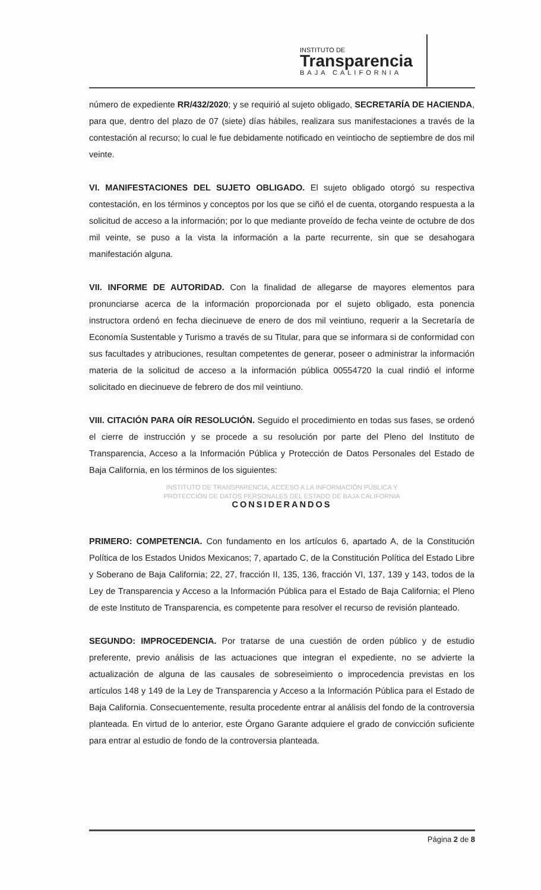INSTITUTO DE
Transparencia
BAJA CALIFORNIA
número de expediente RR/432/2020; y se requirió al sujeto obligado, SECRETARÍA DE HACIENDA, para que, dentro del plazo de 07 (siete) días hábiles, realizara sus manifestaciones a través de la contestación al recurso; lo cual le fue debidamente notificado en veintiocho de septiembre de dos mil veinte.
VI. MANIFESTACIONES DEL SUJETO OBLIGADO. El sujeto obligado otorgó su respectiva contestación, en los términos y conceptos por los que se ciñó el de cuenta, otorgando respuesta a la solicitud de acceso a la información; por lo que mediante proveído de fecha veinte de octubre de dos mil veinte, se puso a la vista la información a la parte recurrente, sin que se desahogara manifestación alguna.
VII. INFORME DE AUTORIDAD. Con la finalidad de allegarse de mayores elementos para pronunciarse acerca de la información proporcionada por el sujeto obligado, esta ponencia instructora ordenó en fecha diecinueve de enero de dos mil veintiuno, requerir a la Secretaría de Economía Sustentable y Turismo a través de su Titular, para que se informara si de conformidad con sus facultades y atribuciones, resultan competentes de generar, poseer o administrar la información materia de la solicitud de acceso a la información pública 00554720 la cual rindió el informe solicitado en diecinueve de febrero de dos mil veintiuno.
VIII. CITACIÓN PARA OÍR RESOLUCIÓN. Seguido el procedimiento en todas sus fases, se ordenó el cierre de instrucción y se procede a su resolución por parte del Pleno del Instituto de Transparencia, Acceso a la Información Pública y Protección de Datos Personales del Estado de Baja California, en los términos de los siguientes:
INSTITUTO DE TRANSPARENCIA, ACCESO A LA INFORMACIÓN PÚBLICA Y
PROTECCIÓN DE DATOS PERSONALES DEL ESTADO DE BAJA CALIFORNIA
CONSIDERANDOS
PRIMERO: COMPETENCIA. Con fundamento en los artículos 6, apartado A, de la Constitución Política de los Estados Unidos Mexicanos; 7, apartado C, de la Constitución Política del Estado Libre y Soberano de Baja California; 22, 27, fracción II, 135, 136, fracción VI, 137, 139 y 143, todos de la Ley de Transparencia y Acceso a la Información Pública para el Estado de Baja California; el Pleno de este Instituto de Transparencia, es competente para resolver el recurso de revisión planteado.
SEGUNDO: IMPROCEDENCIA. Por tratarse de una cuestión de orden público y de estudio preferente, previo análisis de las actuaciones que integran el expediente, no se advierte la actualización de alguna de las causales de sobreseimiento o improcedencia previstas en los artículos 148 y 149 de la Ley de Transparencia y Acceso a la Información Pública para el Estado de Baja California. Consecuentemente, resulta procedente entrar al análisis del fondo de la controversia planteada. En virtud de lo anterior, este Órgano Garante adquiere el grado de convicción suficiente para entrar al estudio de fondo de la controversia planteada.
Página 2 de 8